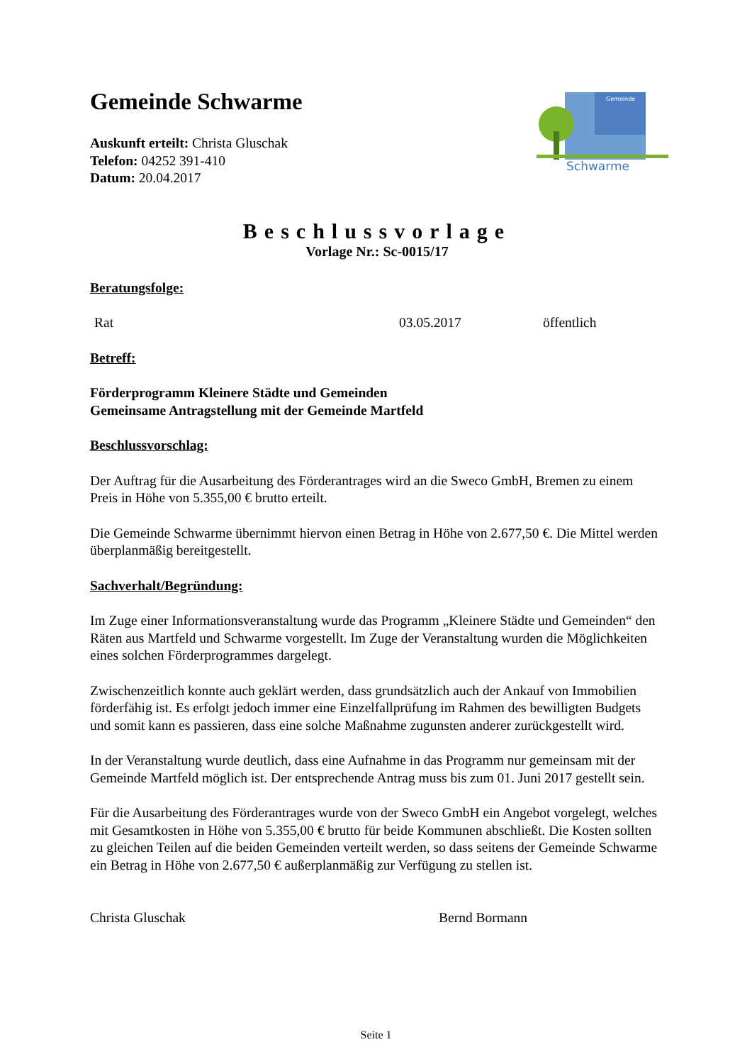Gemeinde
Schwarme
Gemeinde Schwarme
Auskunft erteilt: Christa Gluschak
Telefon: 04252 391-410
Datum: 20.04.2017
Beschlussvorlage
Vorlage Nr.: Sc-0015/17
Beratungsfolge:
Rat 03.05.2017 öffentlich
Betreff:
Förderprogramm Kleinere Städte und Gemeinden
Gemeinsame Antragstellung mit der Gemeinde Martfeld
Beschlussvorschlag:
Der Auftrag für die Ausarbeitung des Förderantrages wird an die Sweco GmbH, Bremen zu einem Preis in Höhe von 5.355,00 € brutto erteilt.
Die Gemeinde Schwarme übernimmt hiervon einen Betrag in Höhe von 2.677,50 €. Die Mittel werden überplanmäßig bereitgestellt.
Sachverhalt/Begründung:
Im Zuge einer Informationsveranstaltung wurde das Programm „Kleinere Städte und Gemeinden“ den Räten aus Martfeld und Schwarme vorgestellt. Im Zuge der Veranstaltung wurden die Möglichkeiten eines solchen Förderprogrammes dargelegt.
Zwischenzeitlich konnte auch geklärt werden, dass grundsätzlich auch der Ankauf von Immobilien förderfähig ist. Es erfolgt jedoch immer eine Einzelfallprüfung im Rahmen des bewilligten Budgets und somit kann es passieren, dass eine solche Maßnahme zugunsten anderer zurückgestellt wird.
In der Veranstaltung wurde deutlich, dass eine Aufnahme in das Programm nur gemeinsam mit der Gemeinde Martfeld möglich ist. Der entsprechende Antrag muss bis zum 01. Juni 2017 gestellt sein.
Für die Ausarbeitung des Förderantrages wurde von der Sweco GmbH ein Angebot vorgelegt, welches mit Gesamtkosten in Höhe von 5.355,00 € brutto für beide Kommunen abschließt. Die Kosten sollten zu gleichen Teilen auf die beiden Gemeinden verteilt werden, so dass seitens der Gemeinde Schwarme ein Betrag in Höhe von 2.677,50 € außerplanmäßig zur Verfügung zu stellen ist.
Christa Gluschak Bernd Bormann
Seite 1